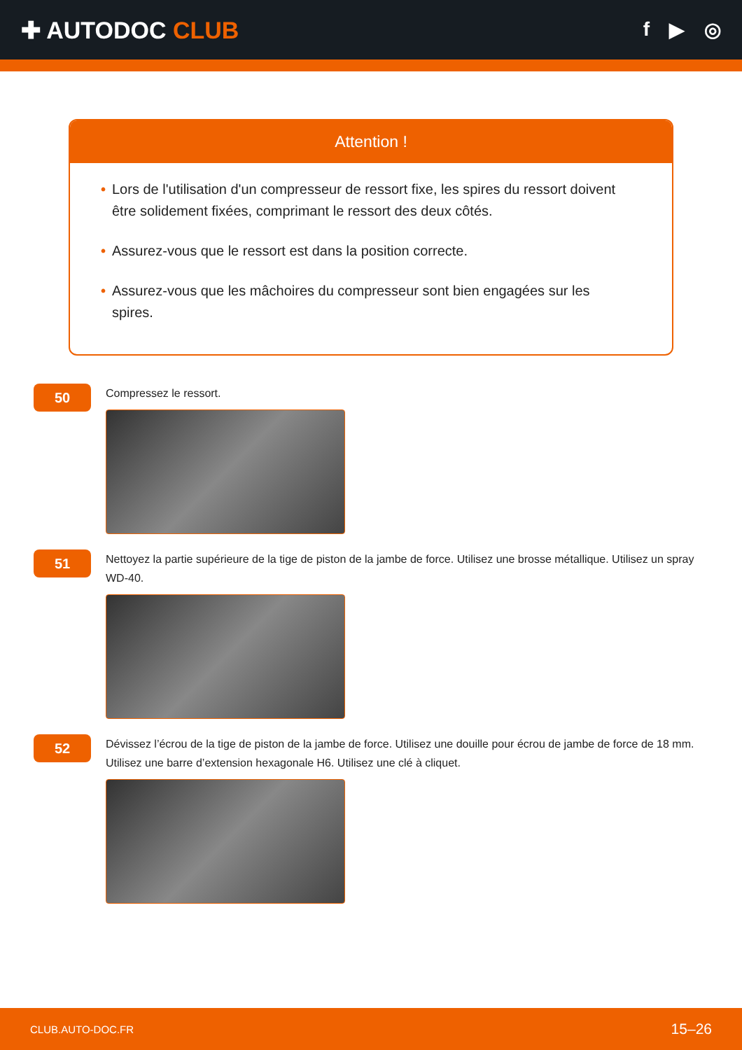✚ AUTODOC CLUB
f ▶ ◎
Attention !
• Lors de l'utilisation d'un compresseur de ressort fixe, les spires du ressort doivent être solidement fixées, comprimant le ressort des deux côtés.
• Assurez-vous que le ressort est dans la position correcte.
• Assurez-vous que les mâchoires du compresseur sont bien engagées sur les spires.
50
Compressez le ressort.
51
Nettoyez la partie supérieure de la tige de piston de la jambe de force. Utilisez une brosse métallique. Utilisez un spray WD-40.
52
Dévissez l’écrou de la tige de piston de la jambe de force. Utilisez une douille pour écrou de jambe de force de 18 mm. Utilisez une barre d’extension hexagonale H6. Utilisez une clé à cliquet.
CLUB.AUTO-DOC.FR 15–26